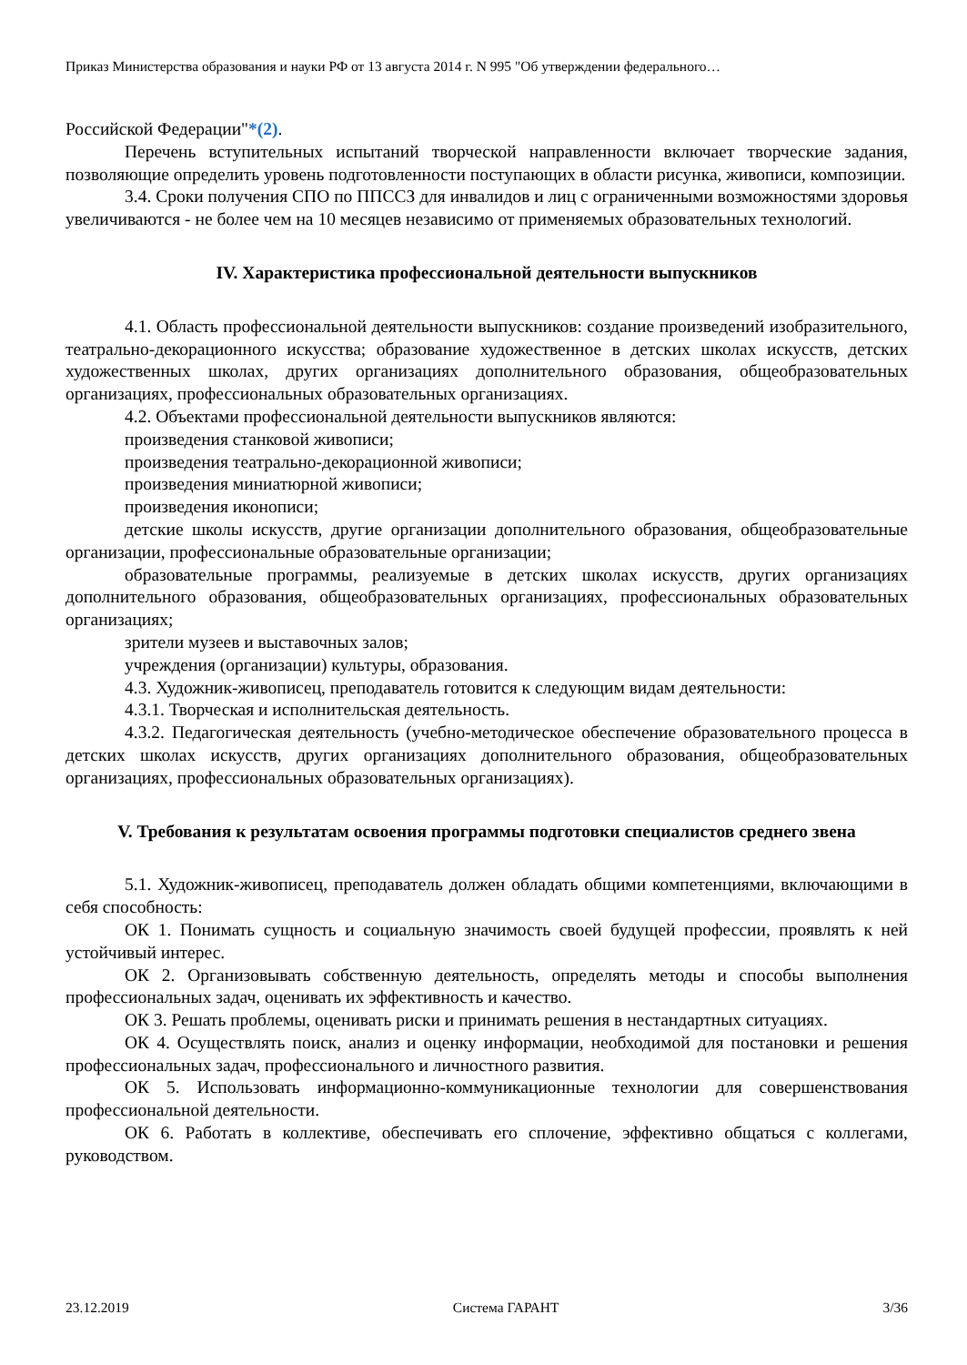Приказ Министерства образования и науки РФ от 13 августа 2014 г. N 995 "Об утверждении федерального…
Российской Федерации"*(2).
Перечень вступительных испытаний творческой направленности включает творческие задания, позволяющие определить уровень подготовленности поступающих в области рисунка, живописи, композиции.
3.4. Сроки получения СПО по ППССЗ для инвалидов и лиц с ограниченными возможностями здоровья увеличиваются - не более чем на 10 месяцев независимо от применяемых образовательных технологий.
IV. Характеристика профессиональной деятельности выпускников
4.1. Область профессиональной деятельности выпускников: создание произведений изобразительного, театрально-декорационного искусства; образование художественное в детских школах искусств, детских художественных школах, других организациях дополнительного образования, общеобразовательных организациях, профессиональных образовательных организациях.
4.2. Объектами профессиональной деятельности выпускников являются:
произведения станковой живописи;
произведения театрально-декорационной живописи;
произведения миниатюрной живописи;
произведения иконописи;
детские школы искусств, другие организации дополнительного образования, общеобразовательные организации, профессиональные образовательные организации;
образовательные программы, реализуемые в детских школах искусств, других организациях дополнительного образования, общеобразовательных организациях, профессиональных образовательных организациях;
зрители музеев и выставочных залов;
учреждения (организации) культуры, образования.
4.3. Художник-живописец, преподаватель готовится к следующим видам деятельности:
4.3.1. Творческая и исполнительская деятельность.
4.3.2. Педагогическая деятельность (учебно-методическое обеспечение образовательного процесса в детских школах искусств, других организациях дополнительного образования, общеобразовательных организациях, профессиональных образовательных организациях).
V. Требования к результатам освоения программы подготовки специалистов среднего звена
5.1. Художник-живописец, преподаватель должен обладать общими компетенциями, включающими в себя способность:
ОК 1. Понимать сущность и социальную значимость своей будущей профессии, проявлять к ней устойчивый интерес.
ОК 2. Организовывать собственную деятельность, определять методы и способы выполнения профессиональных задач, оценивать их эффективность и качество.
ОК 3. Решать проблемы, оценивать риски и принимать решения в нестандартных ситуациях.
ОК 4. Осуществлять поиск, анализ и оценку информации, необходимой для постановки и решения профессиональных задач, профессионального и личностного развития.
ОК 5. Использовать информационно-коммуникационные технологии для совершенствования профессиональной деятельности.
ОК 6. Работать в коллективе, обеспечивать его сплочение, эффективно общаться с коллегами, руководством.
23.12.2019 Система ГАРАНТ 3/36